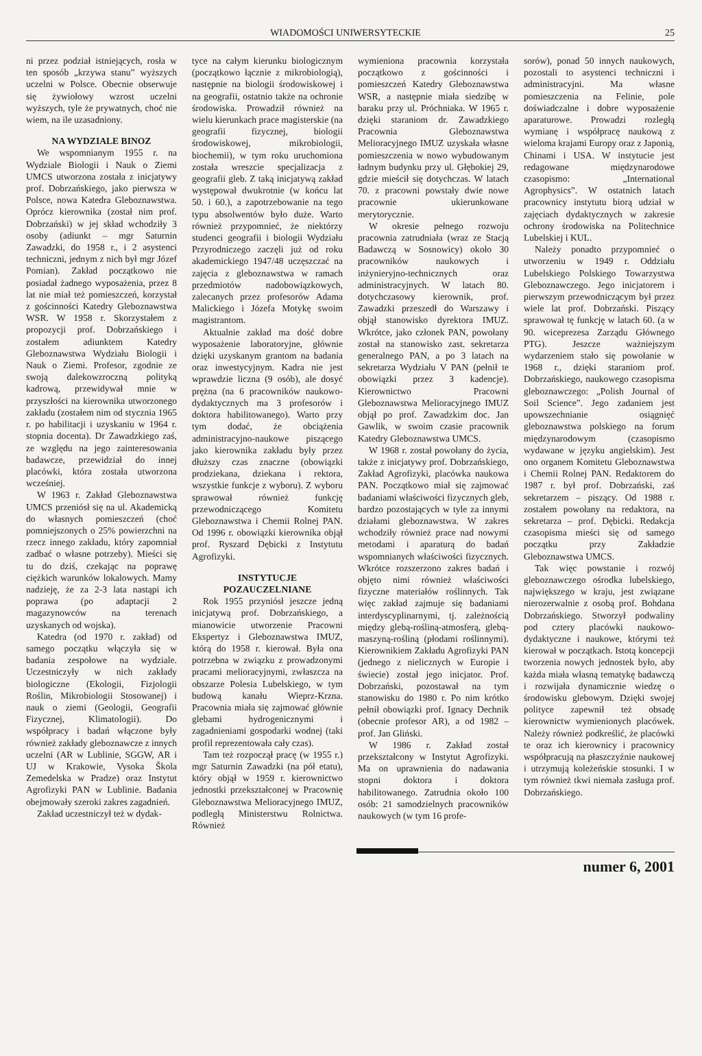WIADOMOŚCI UNIWERSYTECKIE 25
ni przez podział istniejących, rosła w ten sposób „krzywa stanu” wyższych uczelni w Polsce. Obecnie obserwuje się żywiołowy wzrost uczelni wyższych, tyle że prywatnych, choć nie wiem, na ile uzasadniony.
NA WYDZIALE BINOZ
We wspomnianym 1955 r. na Wydziale Biologii i Nauk o Ziemi UMCS utworzona została z inicjatywy prof. Dobrzańskiego, jako pierwsza w Polsce, nowa Katedra Gleboznawstwa. Oprócz kierownika (został nim prof. Dobrzański) w jej skład wchodziły 3 osoby (adiunkt – mgr Saturnin Zawadzki, do 1958 r., i 2 asystenci techniczni, jednym z nich był mgr Józef Pomian). Zakład początkowo nie posiadał żadnego wyposażenia, przez 8 lat nie miał też pomieszczeń, korzystał z gościnności Katedry Gleboznawstwa WSR. W 1958 r. Skorzystałem z propozycji prof. Dobrzańskiego i zostałem adiunktem Katedry Gleboznawstwa Wydziału Biologii i Nauk o Ziemi. Profesor, zgodnie ze swoją dalekowzroczną polityką kadrową, przewidywał mnie w przyszłości na kierownika utworzonego zakładu (zostałem nim od stycznia 1965 r. po habilitacji i uzyskaniu w 1964 r. stopnia docenta). Dr Zawadzkiego zaś, ze względu na jego zainteresowania badawcze, przewidział do innej placówki, która została utworzona wcześniej.
W 1963 r. Zakład Gleboznawstwa UMCS przeniósł się na ul. Akademicką do własnych pomieszczeń (choć pomniejszonych o 25% powierzchni na rzecz innego zakładu, który zapomniał zadbać o własne potrzeby). Mieści się tu do dziś, czekając na poprawę ciężkich warunków lokalowych. Mamy nadzieję, że za 2-3 lata nastąpi ich poprawa (po adaptacji 2 magazynowców na terenach uzyskanych od wojska).
Katedra (od 1970 r. zakład) od samego początku włączyła się w badania zespołowe na wydziale. Uczestniczyły w nich zakłady biologiczne (Ekologii, Fizjologii Roślin, Mikrobiologii Stosowanej) i nauk o ziemi (Geologii, Geografii Fizycznej, Klimatologii). Do współpracy i badań włączone były również zakłady gleboznawcze z innych uczelni (AR w Lublinie, SGGW, AR i UJ w Krakowie, Vysoka Škola Zemedelska w Pradze) oraz Instytut Agrofizyki PAN w Lublinie. Badania obejmowały szeroki zakres zagadnień.
Zakład uczestniczył też w dydak-
tyce na całym kierunku biologicznym (początkowo łącznie z mikrobiologią), następnie na biologii środowiskowej i na geografii, ostatnio także na ochronie środowiska. Prowadził również na wielu kierunkach prace magisterskie (na geografii fizycznej, biologii środowiskowej, mikrobiologii, biochemii), w tym roku uruchomiona została wreszcie specjalizacja z geografii gleb. Z taką inicjatywą zakład występował dwukrotnie (w końcu lat 50. i 60.), a zapotrzebowanie na tego typu absolwentów było duże. Warto również przypomnieć, że niektórzy studenci geografii i biologii Wydziału Przyrodniczego zaczęli już od roku akademickiego 1947/48 uczęszczać na zajęcia z gleboznawstwa w ramach przedmiotów nadobowiązkowych, zalecanych przez profesorów Adama Malickiego i Józefa Motykę swoim magistrantom.
Aktualnie zakład ma dość dobre wyposażenie laboratoryjne, głównie dzięki uzyskanym grantom na badania oraz inwestycyjnym. Kadra nie jest wprawdzie liczna (9 osób), ale dosyć prężna (na 6 pracowników naukowo-dydaktycznych ma 3 profesorów i doktora habilitowanego). Warto przy tym dodać, że obciążenia administracyjno-naukowe piszącego jako kierownika zakładu były przez dłuższy czas znaczne (obowiązki prodziekana, dziekana i rektora, wszystkie funkcje z wyboru). Z wyboru sprawował również funkcję przewodniczącego Komitetu Gleboznawstwa i Chemii Rolnej PAN. Od 1996 r. obowiązki kierownika objął prof. Ryszard Dębicki z Instytutu Agrofizyki.
INSTYTUCJE
POZAUCZELNIANE
Rok 1955 przyniósł jeszcze jedną inicjatywą prof. Dobrzańskiego, a mianowicie utworzenie Pracowni Ekspertyz i Gleboznawstwa IMUZ, którą do 1958 r. kierował. Była ona potrzebna w związku z prowadzonymi pracami melioracyjnymi, zwłaszcza na obszarze Polesia Lubelskiego, w tym budową kanału Wieprz-Krzna. Pracownia miała się zajmować głównie glebami hydrogenicznymi i zagadnieniami gospodarki wodnej (taki profil reprezentowała cały czas).
Tam też rozpoczął pracę (w 1955 r.) mgr Saturnin Zawadzki (na pół etatu), który objął w 1959 r. kierownictwo jednostki przekształconej w Pracownię Gleboznawstwa Melioracyjnego IMUZ, podległą Ministerstwu Rolnictwa. Również
wymieniona pracownia korzystała początkowo z gościnności i pomieszczeń Katedry Gleboznawstwa WSR, a następnie miała siedzibę w baraku przy ul. Próchniaka. W 1965 r. dzięki staraniom dr. Zawadzkiego Pracownia Gleboznawstwa Melioracyjnego IMUZ uzyskała własne pomieszczenia w nowo wybudowanym ładnym budynku przy ul. Głębokiej 29, gdzie mieścił się dotychczas. W latach 70. z pracowni powstały dwie nowe pracownie ukierunkowane merytorycznie.
W okresie pełnego rozwoju pracownia zatrudniała (wraz ze Stacją Badawczą w Sosnowicy) około 30 pracowników naukowych i inżynieryjno-technicznych oraz administracyjnych. W latach 80. dotychczasowy kierownik, prof. Zawadzki przeszedł do Warszawy i objął stanowisko dyrektora IMUZ. Wkrótce, jako członek PAN, powołany został na stanowisko zast. sekretarza generalnego PAN, a po 3 latach na sekretarza Wydziału V PAN (pełnił te obowiązki przez 3 kadencje). Kierownictwo Pracowni Gleboznawstwa Melioracyjnego IMUZ objął po prof. Zawadzkim doc. Jan Gawlik, w swoim czasie pracownik Katedry Gleboznawstwa UMCS.
W 1968 r. został powołany do życia, także z inicjatywy prof. Dobrzańskiego, Zakład Agrofizyki, placówka naukowa PAN. Początkowo miał się zajmować badaniami właściwości fizycznych gleb, bardzo pozostających w tyle za innymi działami gleboznawstwa. W zakres wchodziły również prace nad nowymi metodami i aparaturą do badań wspomnianych właściwości fizycznych. Wkrótce rozszerzono zakres badań i objęto nimi również właściwości fizyczne materiałów roślinnych. Tak więc zakład zajmuje się badaniami interdyscyplinarnymi, tj. zależnością między glebą-rośliną-atmosferą, glebą-maszyną-rośliną (płodami roślinnymi). Kierownikiem Zakładu Agrofizyki PAN (jednego z nielicznych w Europie i świecie) został jego inicjator. Prof. Dobrzański, pozostawał na tym stanowisku do 1980 r. Po nim krótko pełnił obowiązki prof. Ignacy Dechnik (obecnie profesor AR), a od 1982 – prof. Jan Gliński.
W 1986 r. Zakład został przekształcony w Instytut Agrofizyki. Ma on uprawnienia do nadawania stopni doktora i doktora habilitowanego. Zatrudnia około 100 osób: 21 samodzielnych pracowników naukowych (w tym 16 profe-
sorów), ponad 50 innych naukowych, pozostali to asystenci techniczni i administracyjni. Ma własne pomieszczenia na Felinie, pole doświadczalne i dobre wyposażenie aparaturowe. Prowadzi rozległą wymianę i współpracę naukową z wieloma krajami Europy oraz z Japonią, Chinami i USA. W instytucie jest redagowane międzynarodowe czasopismo: „International Agrophysics”. W ostatnich latach pracownicy instytutu biorą udział w zajęciach dydaktycznych w zakresie ochrony środowiska na Politechnice Lubelskiej i KUL.
Należy ponadto przypomnieć o utworzeniu w 1949 r. Oddziału Lubelskiego Polskiego Towarzystwa Gleboznawczego. Jego inicjatorem i pierwszym przewodniczącym był przez wiele lat prof. Dobrzański. Piszący sprawował tę funkcję w latach 60. (a w 90. wiceprezesa Zarządu Głównego PTG). Jeszcze ważniejszym wydarzeniem stało się powołanie w 1968 r., dzięki staraniom prof. Dobrzańskiego, naukowego czasopisma gleboznawczego: „Polish Journal of Soil Science”. Jego zadaniem jest upowszechnianie osiągnięć gleboznawstwa polskiego na forum międzynarodowym (czasopismo wydawane w języku angielskim). Jest ono organem Komitetu Gleboznawstwa i Chemii Rolnej PAN. Redaktorem do 1987 r. był prof. Dobrzański, zaś sekretarzem – piszący. Od 1988 r. zostałem powołany na redaktora, na sekretarza – prof. Dębicki. Redakcja czasopisma mieści się od samego początku przy Zakładzie Gleboznawstwa UMCS.
Tak więc powstanie i rozwój gleboznawczego ośrodka lubelskiego, największego w kraju, jest związane nierozerwalnie z osobą prof. Bohdana Dobrzańskiego. Stworzył podwaliny pod cztery placówki naukowo-dydaktyczne i naukowe, którymi też kierował w początkach. Istotą koncepcji tworzenia nowych jednostek było, aby każda miała własną tematykę badawczą i rozwijała dynamicznie wiedzę o środowisku glebowym. Dzięki swojej polityce zapewnił też obsadę kierownictw wymienionych placówek. Należy również podkreślić, że placówki te oraz ich kierownicy i pracownicy współpracują na płaszczyźnie naukowej i utrzymują koleżeńskie stosunki. I w tym również tkwi niemała zasługa prof. Dobrzańskiego.
numer 6, 2001